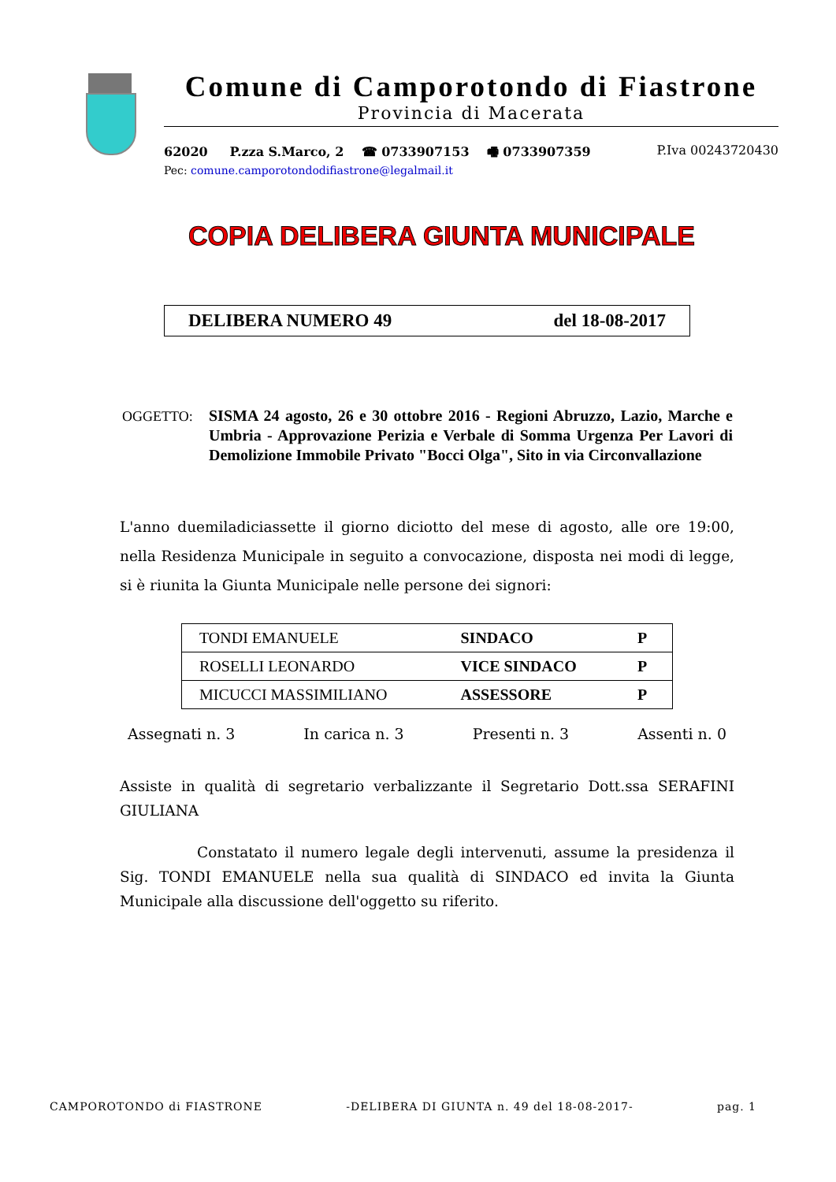Comune di Camporotondo di Fiastrone
Provincia di Macerata
62020 P.zza S.Marco, 2 ☎ 0733907153 🖷 0733907359 P.Iva 00243720430
Pec: comune.camporotondodifiastrone@legalmail.it
COPIA DELIBERA GIUNTA MUNICIPALE
DELIBERA NUMERO 49 del 18-08-2017
OGGETTO:
SISMA 24 agosto, 26 e 30 ottobre 2016 - Regioni Abruzzo, Lazio, Marche e Umbria - Approvazione Perizia e Verbale di Somma Urgenza Per Lavori di Demolizione Immobile Privato "Bocci Olga", Sito in via Circonvallazione
L'anno duemiladiciassette il giorno diciotto del mese di agosto, alle ore 19:00, nella Residenza Municipale in seguito a convocazione, disposta nei modi di legge, si è riunita la Giunta Municipale nelle persone dei signori:
| TONDI EMANUELE | SINDACO | P |
| ROSELLI LEONARDO | VICE SINDACO | P |
| MICUCCI MASSIMILIANO | ASSESSORE | P |
Assegnati n. 3 In carica n. 3 Presenti n. 3 Assenti n. 0
Assiste in qualità di segretario verbalizzante il Segretario Dott.ssa SERAFINI GIULIANA
Constatato il numero legale degli intervenuti, assume la presidenza il Sig. TONDI EMANUELE nella sua qualità di SINDACO ed invita la Giunta Municipale alla discussione dell'oggetto su riferito.
CAMPOROTONDO di FIASTRONE -DELIBERA DI GIUNTA n. 49 del 18-08-2017- pag. 1